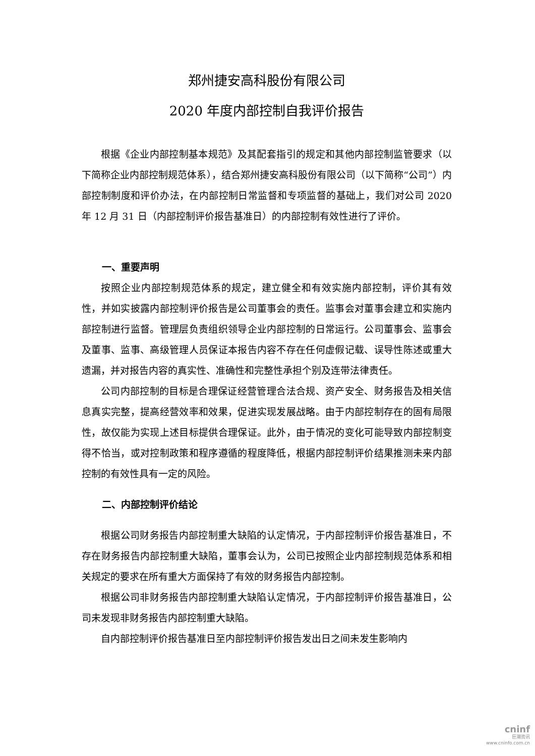郑州捷安高科股份有限公司
2020 年度内部控制自我评价报告
根据《企业内部控制基本规范》及其配套指引的规定和其他内部控制监管要求（以下简称企业内部控制规范体系），结合郑州捷安高科股份有限公司（以下简称“公司”）内部控制制度和评价办法，在内部控制日常监督和专项监督的基础上，我们对公司 2020 年 12 月 31 日（内部控制评价报告基准日）的内部控制有效性进行了评价。
一、重要声明
按照企业内部控制规范体系的规定，建立健全和有效实施内部控制，评价其有效性，并如实披露内部控制评价报告是公司董事会的责任。监事会对董事会建立和实施内部控制进行监督。管理层负责组织领导企业内部控制的日常运行。公司董事会、监事会及董事、监事、高级管理人员保证本报告内容不存在任何虚假记载、误导性陈述或重大遗漏，并对报告内容的真实性、准确性和完整性承担个别及连带法律责任。
公司内部控制的目标是合理保证经营管理合法合规、资产安全、财务报告及相关信息真实完整，提高经营效率和效果，促进实现发展战略。由于内部控制存在的固有局限性，故仅能为实现上述目标提供合理保证。此外，由于情况的变化可能导致内部控制变得不恰当，或对控制政策和程序遵循的程度降低，根据内部控制评价结果推测未来内部控制的有效性具有一定的风险。
二、内部控制评价结论
根据公司财务报告内部控制重大缺陷的认定情况，于内部控制评价报告基准日，不存在财务报告内部控制重大缺陷，董事会认为，公司已按照企业内部控制规范体系和相关规定的要求在所有重大方面保持了有效的财务报告内部控制。
根据公司非财务报告内部控制重大缺陷认定情况，于内部控制评价报告基准日，公司未发现非财务报告内部控制重大缺陷。
自内部控制评价报告基准日至内部控制评价报告发出日之间未发生影响内
cninf
巨潮资讯
www.cninfo.com.cn